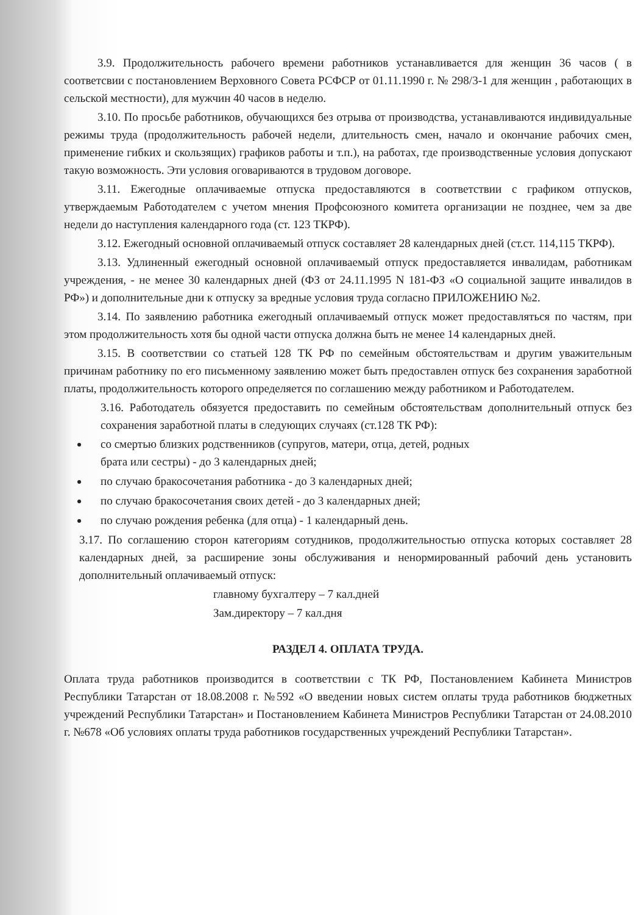3.9. Продолжительность рабочего времени работников устанавливается для женщин 36 часов ( в соответсвии с постановлением Верховного Совета РСФСР от 01.11.1990 г. № 298/3-1 для женщин , работающих в сельской местности), для мужчин 40 часов в неделю.
3.10. По просьбе работников, обучающихся без отрыва от производства, устанавливаются индивидуальные режимы труда (продолжительность рабочей недели, длительность смен, начало и окончание рабочих смен, применение гибких и скользящих) графиков работы и т.п.), на работах, где производственные условия допускают такую возможность. Эти условия оговариваются в трудовом договоре.
3.11. Ежегодные оплачиваемые отпуска предоставляются в соответствии с графиком отпусков, утверждаемым Работодателем с учетом мнения Профсоюзного комитета организации не позднее, чем за две недели до наступления календарного года (ст. 123 ТКРФ).
3.12. Ежегодный основной оплачиваемый отпуск составляет 28 календарных дней (ст.ст. 114,115 ТКРФ).
3.13. Удлиненный ежегодный основной оплачиваемый отпуск предоставляется инвалидам, работникам учреждения, - не менее 30 календарных дней (ФЗ от 24.11.1995 N 181-ФЗ «О социальной защите инвалидов в РФ») и дополнительные дни к отпуску за вредные условия труда согласно ПРИЛОЖЕНИЮ №2.
3.14. По заявлению работника ежегодный оплачиваемый отпуск может предоставляться по частям, при этом продолжительность хотя бы одной части отпуска должна быть не менее 14 календарных дней.
3.15. В соответствии со статьей 128 ТК РФ по семейным обстоятельствам и другим уважительным причинам работнику по его письменному заявлению может быть предоставлен отпуск без сохранения заработной платы, продолжительность которого определяется по соглашению между работником и Работодателем.
3.16. Работодатель обязуется предоставить по семейным обстоятельствам дополнительный отпуск без сохранения заработной платы в следующих случаях (ст.128 ТК РФ):
со смертью близких родственников (супругов, матери, отца, детей, родных
брата или сестры) - до 3 календарных дней;
по случаю бракосочетания работника - до 3 календарных дней;
по случаю бракосочетания своих детей - до 3 календарных дней;
по случаю рождения ребенка (для отца) - 1 календарный день.
3.17. По соглашению сторон категориям сотудников, продолжительностью отпуска которых составляет 28 календарных дней, за расширение зоны обслуживания и ненормированный рабочий день установить дополнительный оплачиваемый отпуск:
главному бухгалтеру – 7 кал.дней
Зам.директору – 7 кал.дня
РАЗДЕЛ 4. ОПЛАТА ТРУДА.
Оплата труда работников производится в соответствии с ТК РФ, Постановлением Кабинета Министров Республики Татарстан от 18.08.2008 г. №592 «О введении новых систем оплаты труда работников бюджетных учреждений Республики Татарстан» и Постановлением Кабинета Министров Республики Татарстан от 24.08.2010 г. №678 «Об условиях оплаты труда работников государственных учреждений Республики Татарстан».